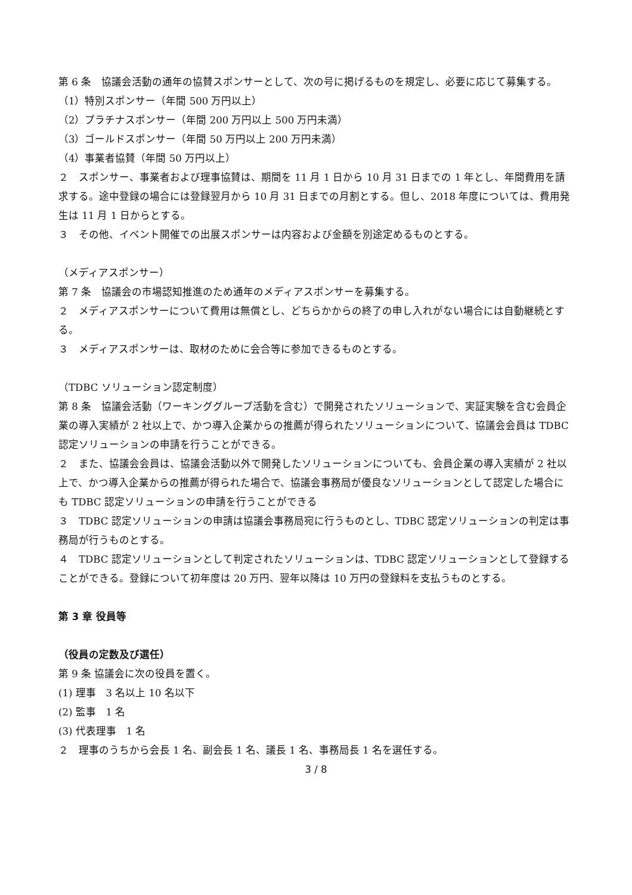第 6 条　協議会活動の通年の協賛スポンサーとして、次の号に掲げるものを規定し、必要に応じて募集する。
（1）特別スポンサー（年間 500 万円以上）
（2）プラチナスポンサー（年間 200 万円以上 500 万円未満）
（3）ゴールドスポンサー（年間 50 万円以上 200 万円未満）
（4）事業者協賛（年間 50 万円以上）
２　スポンサー、事業者および理事協賛は、期間を 11 月 1 日から 10 月 31 日までの 1 年とし、年間費用を請求する。途中登録の場合には登録翌月から 10 月 31 日までの月割とする。但し、2018 年度については、費用発生は 11 月 1 日からとする。
３　その他、イベント開催での出展スポンサーは内容および金額を別途定めるものとする。
（メディアスポンサー）
第 7 条　協議会の市場認知推進のため通年のメディアスポンサーを募集する。
２　メディアスポンサーについて費用は無償とし、どちらかからの終了の申し入れがない場合には自動継続とする。
３　メディアスポンサーは、取材のために会合等に参加できるものとする。
（TDBC ソリューション認定制度）
第 8 条　協議会活動（ワーキンググループ活動を含む）で開発されたソリューションで、実証実験を含む会員企業の導入実績が 2 社以上で、かつ導入企業からの推薦が得られたソリューションについて、協議会会員は TDBC 認定ソリューションの申請を行うことができる。
２　また、協議会会員は、協議会活動以外で開発したソリューションについても、会員企業の導入実績が 2 社以上で、かつ導入企業からの推薦が得られた場合で、協議会事務局が優良なソリューションとして認定した場合にも TDBC 認定ソリューションの申請を行うことができる
３　TDBC 認定ソリューションの申請は協議会事務局宛に行うものとし、TDBC 認定ソリューションの判定は事務局が行うものとする。
４　TDBC 認定ソリューションとして判定されたソリューションは、TDBC 認定ソリューションとして登録することができる。登録について初年度は 20 万円、翌年以降は 10 万円の登録料を支払うものとする。
第 3 章 役員等
（役員の定数及び選任）
第 9 条 協議会に次の役員を置く。
(1) 理事　3 名以上 10 名以下
(2) 監事　1 名
(3) 代表理事　1 名
２　理事のうちから会長 1 名、副会長 1 名、議長 1 名、事務局長 1 名を選任する。
3 / 8